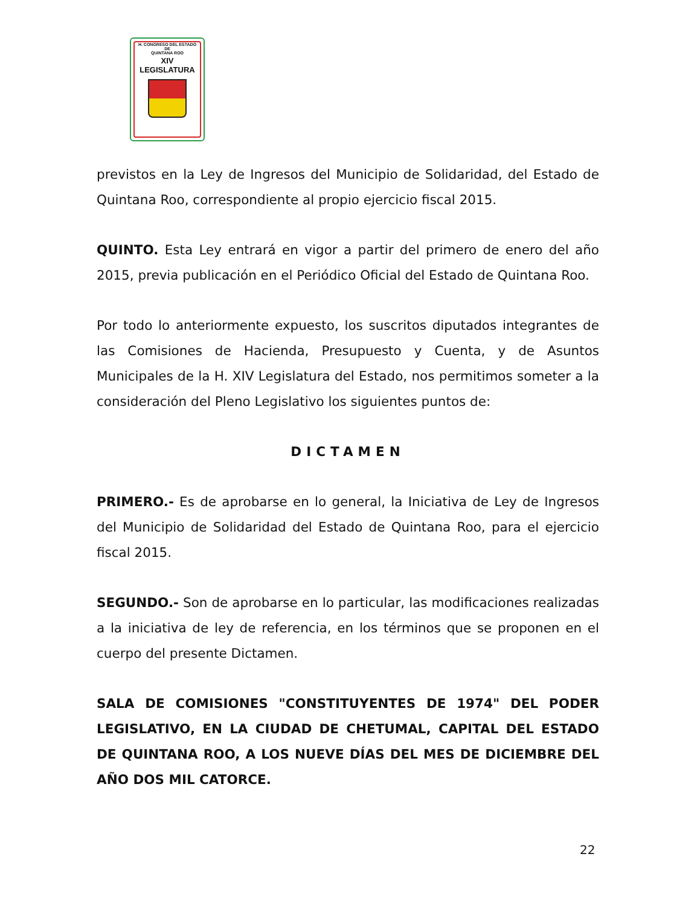H. CONGRESO DEL ESTADO
DE
QUINTANA ROO
XIV LEGISLATURA
previstos en la Ley de Ingresos del Municipio de Solidaridad, del Estado de Quintana Roo, correspondiente al propio ejercicio fiscal 2015.
QUINTO. Esta Ley entrará en vigor a partir del primero de enero del año 2015, previa publicación en el Periódico Oficial del Estado de Quintana Roo.
Por todo lo anteriormente expuesto, los suscritos diputados integrantes de las Comisiones de Hacienda, Presupuesto y Cuenta, y de Asuntos Municipales de la H. XIV Legislatura del Estado, nos permitimos someter a la consideración del Pleno Legislativo los siguientes puntos de:
DICTAMEN
PRIMERO.- Es de aprobarse en lo general, la Iniciativa de Ley de Ingresos del Municipio de Solidaridad del Estado de Quintana Roo, para el ejercicio fiscal 2015.
SEGUNDO.- Son de aprobarse en lo particular, las modificaciones realizadas a la iniciativa de ley de referencia, en los términos que se proponen en el cuerpo del presente Dictamen.
SALA DE COMISIONES "CONSTITUYENTES DE 1974" DEL PODER LEGISLATIVO, EN LA CIUDAD DE CHETUMAL, CAPITAL DEL ESTADO DE QUINTANA ROO, A LOS NUEVE DÍAS DEL MES DE DICIEMBRE DEL AÑO DOS MIL CATORCE.
22